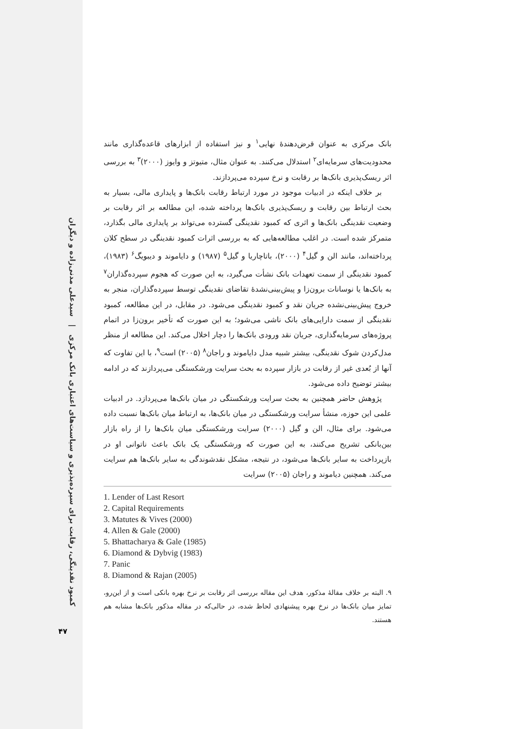کمبود نقدینگی، رقابت برای سپرده‌پذیری و سیاست‌های اعتباری بانک مرکزی | سیدعلی مدنی‌زاده و دیگران
۴۷
بانک مرکزی به عنوان قرض‌دهندهٔ نهایی<sup>۱</sup> و نیز استفاده از ابزارهای قاعده‌گذاری مانند محدودیت‌های سرمایه‌ای<sup>۲</sup> استدلال می‌کنند. به عنوان مثال، متیوتز و وایوز (۲۰۰۰)<sup>۳</sup> به بررسی اثر ریسک‌پذیری بانک‌ها بر رقابت و نرخ سپرده می‌پردازند.
بر خلاف اینکه در ادبیات موجود در مورد ارتباط رقابت بانک‌ها و پایداری مالی، بسیار به بحث ارتباط بین رقابت و ریسک‌پذیری بانک‌ها پرداخته شده، این مطالعه بر اثر رقابت بر وضعیت نقدینگی بانک‌ها و اثری که کمبود نقدینگی گسترده می‌تواند بر پایداری مالی بگذارد، متمرکز شده است. در اغلب مطالعه‌هایی که به بررسی اثرات کمبود نقدینگی در سطح کلان پرداخته‌اند، مانند الن و گیل<sup>۴</sup> (۲۰۰۰)، باتاچاریا و گیل<sup>۵</sup> (۱۹۸۷) و دایاموند و دیبویگ<sup>۶</sup> (۱۹۸۳)، کمبود نقدینگی از سمت تعهدات بانک نشأت می‌گیرد، به این صورت که هجوم سپرده‌گذاران<sup>۷</sup> به بانک‌ها یا نوسانات برون‌زا و پیش‌بینی‌نشدهٔ تقاضای نقدینگی توسط سپرده‌گذاران، منجر به خروج پیش‌بینی‌نشده جریان نقد و کمبود نقدینگی می‌شود. در مقابل، در این مطالعه، کمبود نقدینگی از سمت دارایی‌های بانک ناشی می‌شود؛ به این صورت که تأخیر برون‌زا در اتمام پروژه‌های سرمایه‌گذاری، جریان نقد ورودی بانک‌ها را دچار اخلال می‌کند. این مطالعه از منظر مدل‌کردن شوک نقدینگی، بیشتر شبیه مدل دایاموند و راجان<sup>۸</sup> (۲۰۰۵) است<sup>۹</sup>، با این تفاوت که آنها از بُعدی غیر از رقابت در بازار سپرده به بحث سرایت ورشکستگی می‌پردازند که در ادامه بیشتر توضیح داده می‌شود.
پژوهش حاضر همچنین به بحث سرایت ورشکستگی در میان بانک‌ها می‌پردازد. در ادبیات علمی این حوزه، منشأ سرایت ورشکستگی در میان بانک‌ها، به ارتباط میان بانک‌ها نسبت داده می‌شود. برای مثال، الن و گیل (۲۰۰۰) سرایت ورشکستگی میان بانک‌ها را از راه بازار بین‌بانکی تشریح می‌کنند، به این صورت که ورشکستگی یک بانک باعث ناتوانی او در بازپرداخت به سایر بانک‌ها می‌شود، در نتیجه، مشکل نقدشوندگی به سایر بانک‌ها هم سرایت می‌کند. همچنین دیاموند و راجان (۲۰۰۵) سرایت
1. Lender of Last Resort
2. Capital Requirements
3. Matutes & Vives (2000)
4. Allen & Gale (2000)
5. Bhattacharya & Gale (1985)
6. Diamond & Dybvig (1983)
7. Panic
8. Diamond & Rajan (2005)
۹. البته بر خلاف مقالهٔ مذکور، هدف این مقاله بررسی اثر رقابت بر نرخ بهره بانکی است و از این‌رو، تمایز میان بانک‌ها در نرخ بهره پیشنهادی لحاظ شده، در حالی‌که در مقاله مذکور بانک‌ها مشابه هم هستند.